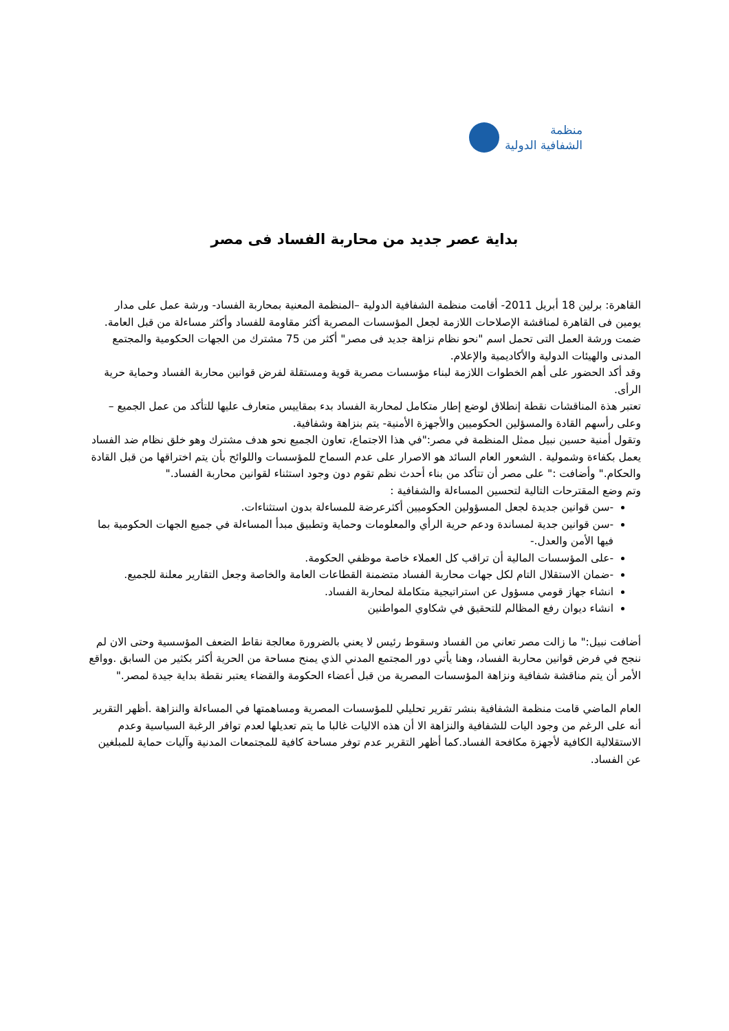منظمة
الشفافية الدولية
بداية عصر جديد من محاربة الفساد فى مصر
القاهرة: برلين 18 أبريل 2011- أقامت منظمة الشفافية الدولية –المنظمة المعنية بمحاربة الفساد- ورشة عمل على مدار يومين فى القاهرة لمناقشة الإصلاحات اللازمة لجعل المؤسسات المصرية أكثر مقاومة للفساد وأكثر مساءلة من قبل العامة.
ضمت ورشة العمل التى تحمل اسم "نحو نظام نزاهة جديد فى مصر" أكثر من 75 مشترك من الجهات الحكومية والمجتمع المدنى والهيئات الدولية والأكاديمية والإعلام.
وقد أكد الحضور على أهم الخطوات اللازمة لبناء مؤسسات مصرية قوية ومستقلة لفرض قوانين محاربة الفساد وحماية حرية الرأى.
تعتبر هذة المناقشات نقطة إنطلاق لوضع إطار متكامل لمحاربة الفساد بدء بمقاييس متعارف عليها للتأكد من عمل الجميع –وعلى رأسهم القادة والمسؤلين الحكوميين والأجهزة الأمنية- يتم بنزاهة وشفافية.
وتقول أمنية حسين نبيل ممثل المنظمة في مصر:"في هذا الاجتماع، تعاون الجميع نحو هدف مشترك وهو خلق نظام ضد الفساد يعمل بكفاءة وشمولية . الشعور العام السائد هو الاصرار على عدم السماح للمؤسسات واللوائح بأن يتم اختراقها من قبل القادة والحكام." وأضافت :" على مصر أن تتأكد من بناء أحدث نظم تقوم دون وجود استثناء لقوانين محاربة الفساد."
وتم وضع المقترحات التالية لتحسين المساءلة والشفافية :
-سن قوانين جديدة لجعل المسؤولين الحكوميين أكثرعرضة للمساءلة بدون استثناءات.
-سن قوانين جدية لمساندة ودعم حرية الرأي والمعلومات وحماية وتطبيق مبدأ المساءلة في جميع الجهات الحكومية بما فيها الأمن والعدل.-
-على المؤسسات المالية أن تراقب كل العملاء خاصة موظفي الحكومة.
-ضمان الاستقلال التام لكل جهات محاربة الفساد متضمنة القطاعات العامة والخاصة وجعل التقارير معلنة للجميع.
انشاء جهاز قومي مسؤول عن استراتيجية متكاملة لمحاربة الفساد.
انشاء ديوان رفع المظالم للتحقيق في شكاوي المواطنين
أضافت نبيل:" ما زالت مصر تعاني من الفساد وسقوط رئيس لا يعني بالضرورة معالجة نقاط الضعف المؤسسية وحتى الان لم ننجح في فرض قوانين محاربة الفساد، وهنا يأتي دور المجتمع المدني الذي يمنح مساحة من الحرية أكثر بكثير من السابق .وواقع الأمر أن يتم مناقشة شفافية ونزاهة المؤسسات المصرية من قبل أعضاء الحكومة والقضاء يعتبر نقطة بداية جيدة لمصر."
العام الماضي قامت منظمة الشفافية بنشر تقرير تحليلي للمؤسسات المصرية ومساهمتها في المساءلة والنزاهة .أظهر التقرير أنه على الرغم من وجود اليات للشفافية والنزاهة الا أن هذه الاليات غالبا ما يتم تعديلها لعدم توافر الرغبة السياسية وعدم الاستقلالية الكافية لأجهزة مكافحة الفساد.كما أظهر التقرير عدم توفر مساحة كافية للمجتمعات المدنية وآليات حماية للمبلغين عن الفساد.